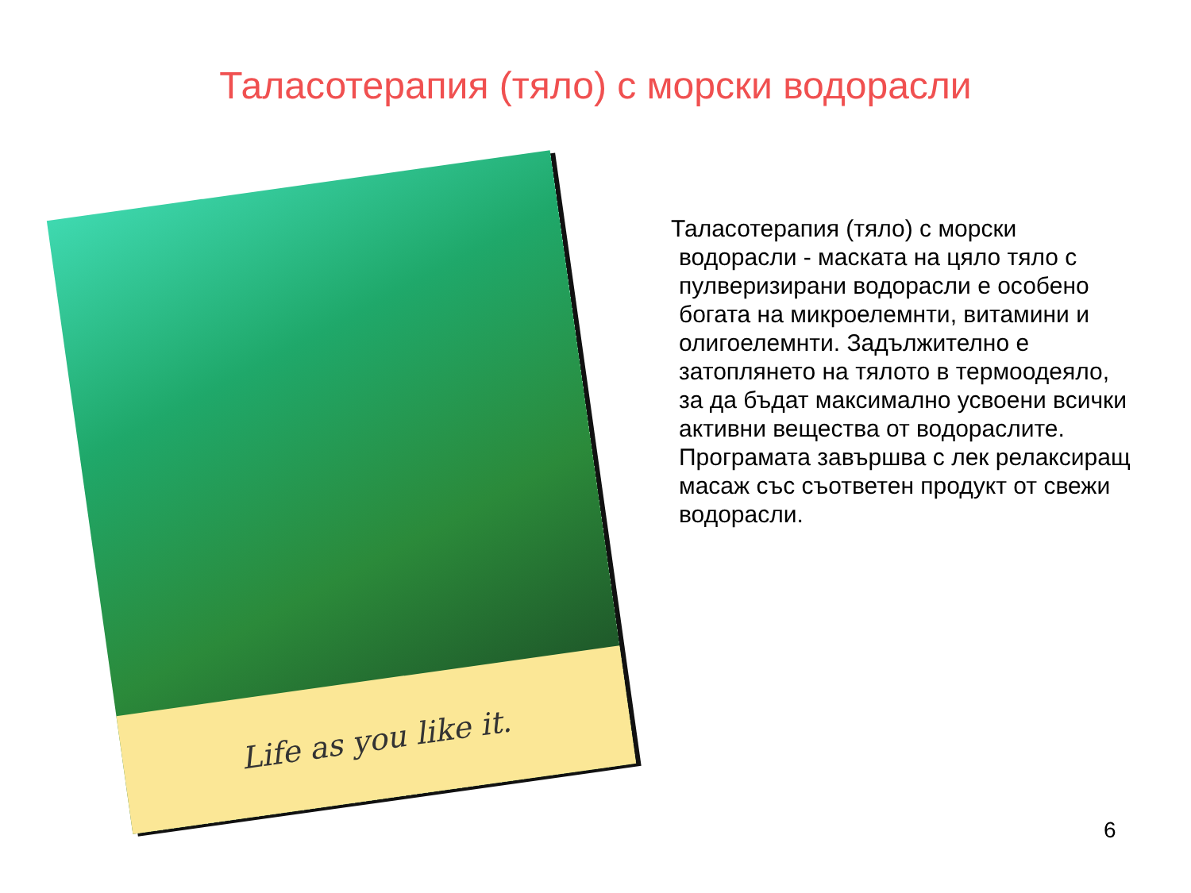Таласотерапия (тяло) с морски водорасли
Life as you like it.
Таласотерапия (тяло) с морски водорасли - маската на цяло тяло с пулверизирани водорасли е особено богата на микроелемнти, витамини и олигоелемнти. Задължително е затоплянето на тялото в термоодеяло, за да бъдат максимално усвоени всички активни вещества от водораслите. Програмата завършва с лек релаксиращ масаж със съответен продукт от свежи водорасли.
6